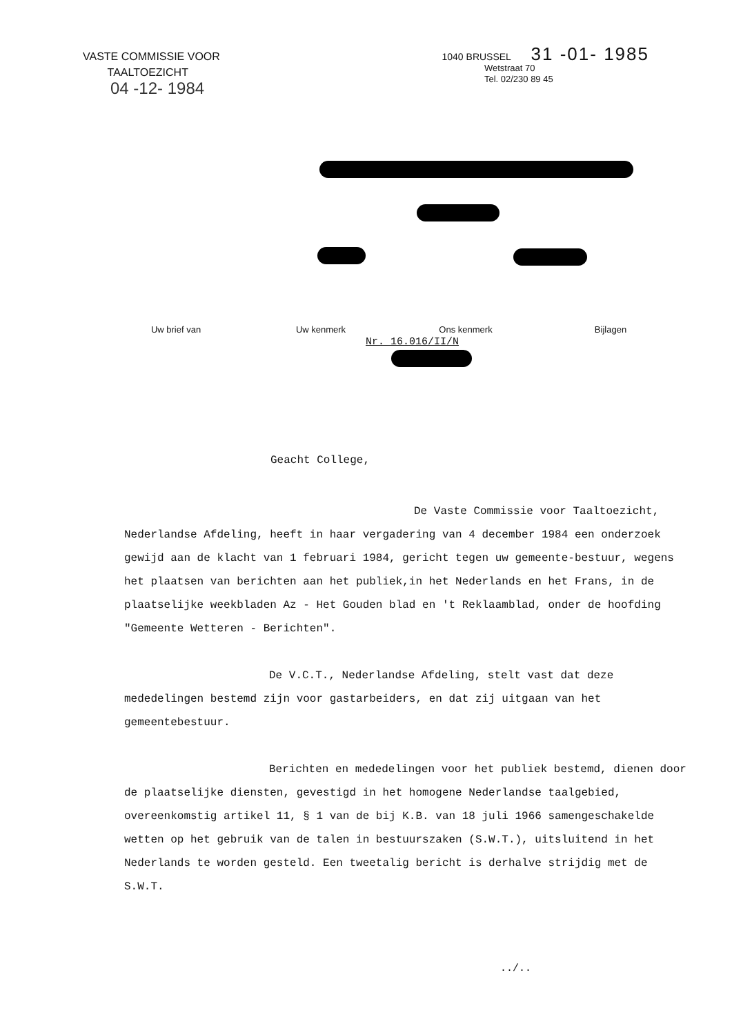VASTE COMMISSIE VOOR
TAALTOEZICHT
04 -12- 1984
1040 BRUSSEL 31 -01- 1985
Wetstraat 70
Tel. 02/230 89 45
Uw brief van Uw kenmerk Ons kenmerk Bijlagen
Nr. 16.016/II/N
Geacht College,
De Vaste Commissie voor Taaltoezicht, Nederlandse Afdeling, heeft in haar vergadering van 4 december 1984 een onderzoek gewijd aan de klacht van 1 februari 1984, gericht tegen uw gemeente-bestuur, wegens het plaatsen van berichten aan het publiek,in het Nederlands en het Frans, in de plaatselijke weekbladen Az - Het Gouden blad en 't Reklaamblad, onder de hoofding "Gemeente Wetteren - Berichten".
De V.C.T., Nederlandse Afdeling, stelt vast dat deze mededelingen bestemd zijn voor gastarbeiders, en dat zij uitgaan van het gemeentebestuur.
Berichten en mededelingen voor het publiek bestemd, dienen door de plaatselijke diensten, gevestigd in het homogene Nederlandse taalgebied, overeenkomstig artikel 11, § 1 van de bij K.B. van 18 juli 1966 samengeschakelde wetten op het gebruik van de talen in bestuurszaken (S.W.T.), uitsluitend in het Nederlands te worden gesteld. Een tweetalig bericht is derhalve strijdig met de S.W.T.
../..